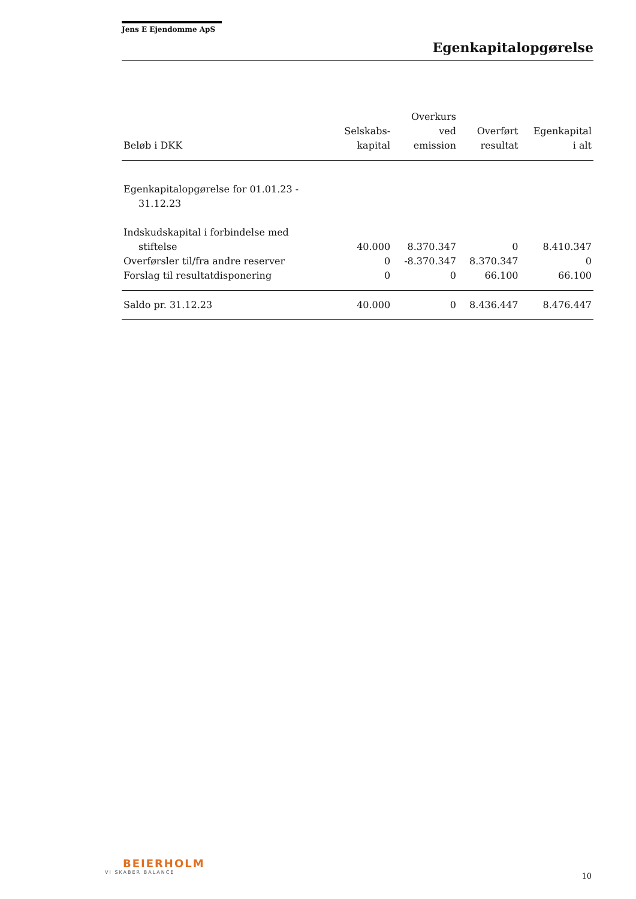Jens E Ejendomme ApS
Egenkapitalopgørelse
| Beløb i DKK | Selskabs- kapital | Overkurs ved emission | Overført resultat | Egenkapital i alt |
| --- | --- | --- | --- | --- |
| Egenkapitalopgørelse for 01.01.23 - 31.12.23 | | | | |
| Indskudskapital i forbindelse med stiftelse | 40.000 | 8.370.347 | 0 | 8.410.347 |
| Overførsler til/fra andre reserver | 0 | -8.370.347 | 8.370.347 | 0 |
| Forslag til resultatdisponering | 0 | 0 | 66.100 | 66.100 |
| Saldo pr. 31.12.23 | 40.000 | 0 | 8.436.447 | 8.476.447 |
BEIERHOLM
VI SKABER BALANCE
10